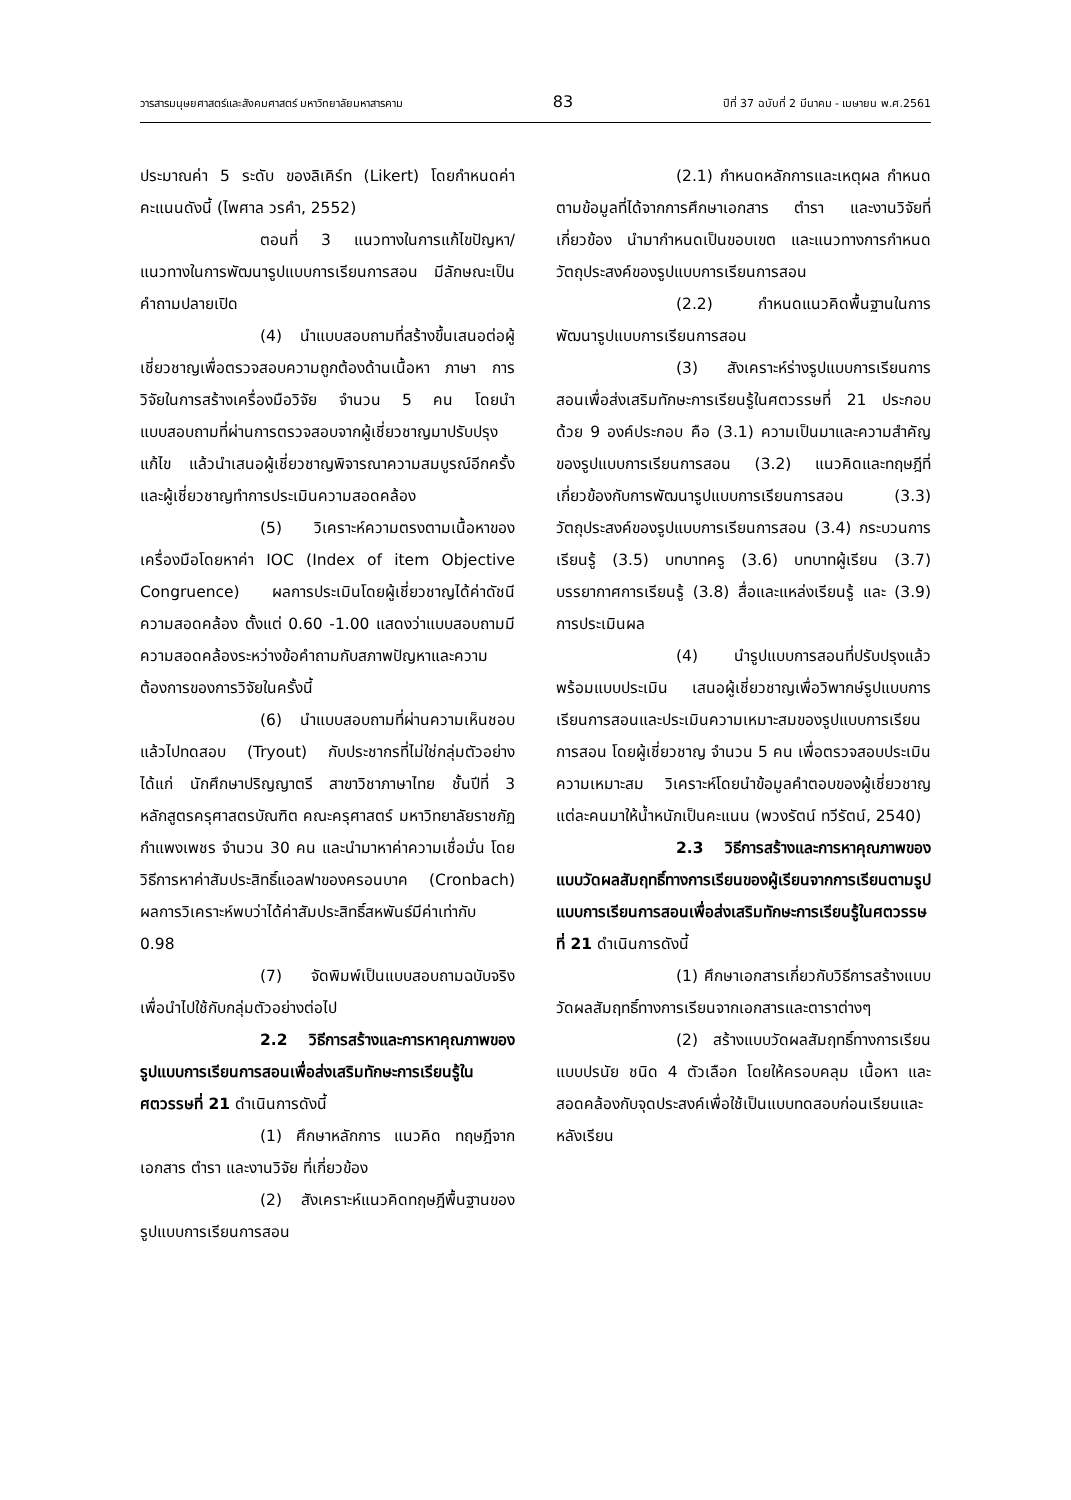วารสารมนุษยศาสตร์และสังคมศาสตร์ มหาวิทยาลัยมหาสารคาม 83 ปีที่ 37 ฉบับที่ 2 มีนาคม - เมษายน พ.ศ.2561
ประมาณค่า 5 ระดับ ของลิเคิร์ท (Likert) โดยกำหนดค่าคะแนนดังนี้ (ไพศาล วรคำ, 2552)
ตอนที่ 3 แนวทางในการแก้ไขปัญหา/แนวทางในการพัฒนารูปแบบการเรียนการสอน มีลักษณะเป็นคำถามปลายเปิด
(4) นำแบบสอบถามที่สร้างขึ้นเสนอต่อผู้เชี่ยวชาญเพื่อตรวจสอบความถูกต้องด้านเนื้อหา ภาษา การวิจัยในการสร้างเครื่องมือวิจัย จำนวน 5 คน โดยนำแบบสอบถามที่ผ่านการตรวจสอบจากผู้เชี่ยวชาญมาปรับปรุงแก้ไข แล้วนำเสนอผู้เชี่ยวชาญพิจารณาความสมบูรณ์อีกครั้งและผู้เชี่ยวชาญทำการประเมินความสอดคล้อง
(5) วิเคราะห์ความตรงตามเนื้อหาของเครื่องมือโดยหาค่า IOC (Index of item Objective Congruence) ผลการประเมินโดยผู้เชี่ยวชาญได้ค่าดัชนีความสอดคล้อง ตั้งแต่ 0.60 -1.00 แสดงว่าแบบสอบถามมีความสอดคล้องระหว่างข้อคำถามกับสภาพปัญหาและความต้องการของการวิจัยในครั้งนี้
(6) นำแบบสอบถามที่ผ่านความเห็นชอบแล้วไปทดสอบ (Tryout) กับประชากรที่ไม่ใช่กลุ่มตัวอย่าง ได้แก่ นักศึกษาปริญญาตรี สาขาวิชาภาษาไทย ชั้นปีที่ 3 หลักสูตรครุศาสตรบัณฑิต คณะครุศาสตร์ มหาวิทยาลัยราชภัฏกำแพงเพชร จำนวน 30 คน และนำมาหาค่าความเชื่อมั่น โดยวิธีการหาค่าสัมประสิทธิ์แอลฟาของครอนบาค (Cronbach) ผลการวิเคราะห์พบว่าได้ค่าสัมประสิทธิ์สหพันธ์มีค่าเท่ากับ 0.98
(7) จัดพิมพ์เป็นแบบสอบถามฉบับจริงเพื่อนำไปใช้กับกลุ่มตัวอย่างต่อไป
2.2 วิธีการสร้างและการหาคุณภาพของรูปแบบการเรียนการสอนเพื่อส่งเสริมทักษะการเรียนรู้ในศตวรรษที่ 21 ดำเนินการดังนี้
(1) ศึกษาหลักการ แนวคิด ทฤษฎีจากเอกสาร ตำรา และงานวิจัย ที่เกี่ยวข้อง
(2) สังเคราะห์แนวคิดทฤษฎีพื้นฐานของรูปแบบการเรียนการสอน
(2.1) กำหนดหลักการและเหตุผล กำหนดตามข้อมูลที่ได้จากการศึกษาเอกสาร ตำรา และงานวิจัยที่เกี่ยวข้อง นำมากำหนดเป็นขอบเขต และแนวทางการกำหนดวัตถุประสงค์ของรูปแบบการเรียนการสอน
(2.2) กำหนดแนวคิดพื้นฐานในการพัฒนารูปแบบการเรียนการสอน
(3) สังเคราะห์ร่างรูปแบบการเรียนการสอนเพื่อส่งเสริมทักษะการเรียนรู้ในศตวรรษที่ 21 ประกอบด้วย 9 องค์ประกอบ คือ (3.1) ความเป็นมาและความสำคัญของรูปแบบการเรียนการสอน (3.2) แนวคิดและทฤษฎีที่เกี่ยวข้องกับการพัฒนารูปแบบการเรียนการสอน (3.3) วัตถุประสงค์ของรูปแบบการเรียนการสอน (3.4) กระบวนการเรียนรู้ (3.5) บทบาทครู (3.6) บทบาทผู้เรียน (3.7) บรรยากาศการเรียนรู้ (3.8) สื่อและแหล่งเรียนรู้ และ (3.9) การประเมินผล
(4) นำรูปแบบการสอนที่ปรับปรุงแล้ว พร้อมแบบประเมิน เสนอผู้เชี่ยวชาญเพื่อวิพากษ์รูปแบบการเรียนการสอนและประเมินความเหมาะสมของรูปแบบการเรียนการสอน โดยผู้เชี่ยวชาญ จำนวน 5 คน เพื่อตรวจสอบประเมินความเหมาะสม วิเคราะห์โดยนำข้อมูลคำตอบของผู้เชี่ยวชาญแต่ละคนมาให้น้ำหนักเป็นคะแนน (พวงรัตน์ ทวีรัตน์, 2540)
2.3 วิธีการสร้างและการหาคุณภาพของแบบวัดผลสัมฤทธิ์ทางการเรียนของผู้เรียนจากการเรียนตามรูปแบบการเรียนการสอนเพื่อส่งเสริมทักษะการเรียนรู้ในศตวรรษที่ 21 ดำเนินการดังนี้
(1) ศึกษาเอกสารเกี่ยวกับวิธีการสร้างแบบวัดผลสัมฤทธิ์ทางการเรียนจากเอกสารและตาราต่างๆ
(2) สร้างแบบวัดผลสัมฤทธิ์ทางการเรียนแบบปรนัย ชนิด 4 ตัวเลือก โดยให้ครอบคลุม เนื้อหา และสอดคล้องกับจุดประสงค์เพื่อใช้เป็นแบบทดสอบก่อนเรียนและหลังเรียน